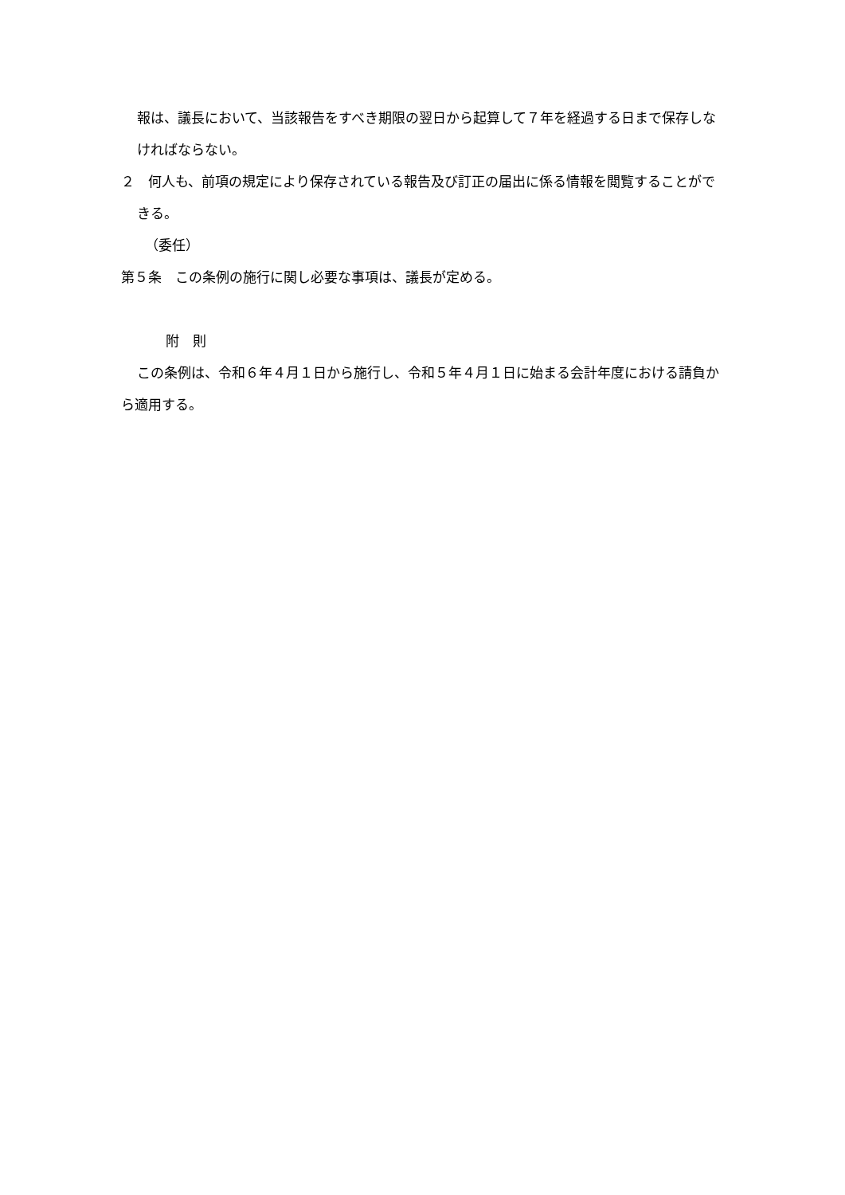報は、議長において、当該報告をすべき期限の翌日から起算して７年を経過する日まで保存しなければならない。
２　何人も、前項の規定により保存されている報告及び訂正の届出に係る情報を閲覧することができる。
（委任）
第５条　この条例の施行に関し必要な事項は、議長が定める。
附　則
この条例は、令和６年４月１日から施行し、令和５年４月１日に始まる会計年度における請負から適用する。